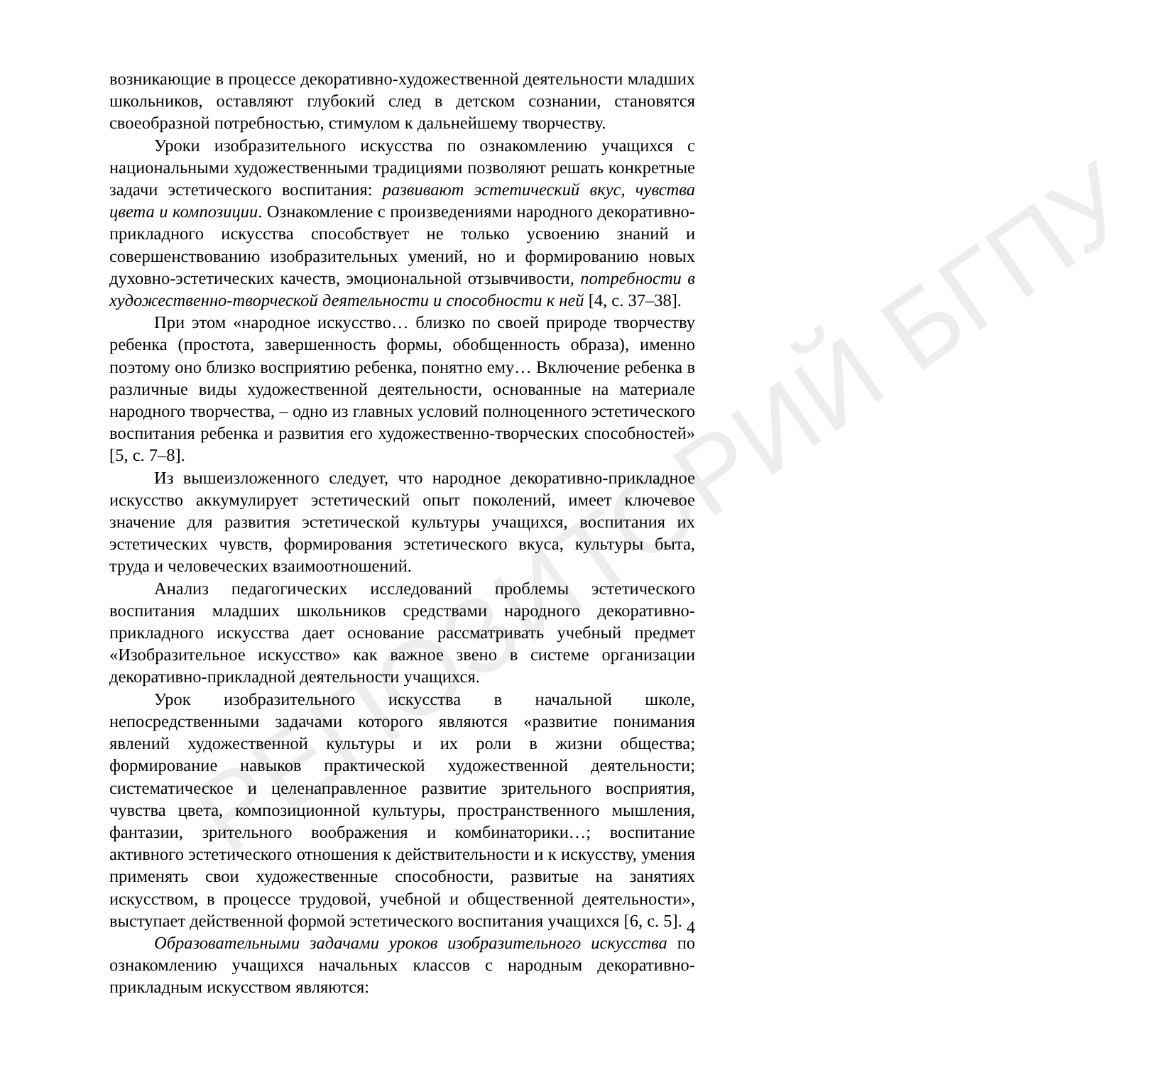РЕПОЗИТОРИЙ БГПУ
возникающие в процессе декоративно-художественной деятельности младших школьников, оставляют глубокий след в детском сознании, становятся своеобразной потребностью, стимулом к дальнейшему творчеству.
Уроки изобразительного искусства по ознакомлению учащихся с национальными художественными традициями позволяют решать конкретные задачи эстетического воспитания: развивают эстетический вкус, чувства цвета и композиции. Ознакомление с произведениями народного декоративно-прикладного искусства способствует не только усвоению знаний и совершенствованию изобразительных умений, но и формированию новых духовно-эстетических качеств, эмоциональной отзывчивости, потребности в художественно-творческой деятельности и способности к ней [4, с. 37–38].
При этом «народное искусство… близко по своей природе творчеству ребенка (простота, завершенность формы, обобщенность образа), именно поэтому оно близко восприятию ребенка, понятно ему… Включение ребенка в различные виды художественной деятельности, основанные на материале народного творчества, – одно из главных условий полноценного эстетического воспитания ребенка и развития его художественно-творческих способностей» [5, с. 7–8].
Из вышеизложенного следует, что народное декоративно-прикладное искусство аккумулирует эстетический опыт поколений, имеет ключевое значение для развития эстетической культуры учащихся, воспитания их эстетических чувств, формирования эстетического вкуса, культуры быта, труда и человеческих взаимоотношений.
Анализ педагогических исследований проблемы эстетического воспитания младших школьников средствами народного декоративно-прикладного искусства дает основание рассматривать учебный предмет «Изобразительное искусство» как важное звено в системе организации декоративно-прикладной деятельности учащихся.
Урок изобразительного искусства в начальной школе, непосредственными задачами которого являются «развитие понимания явлений художественной культуры и их роли в жизни общества; формирование навыков практической художественной деятельности; систематическое и целенаправленное развитие зрительного восприятия, чувства цвета, композиционной культуры, пространственного мышления, фантазии, зрительного воображения и комбинаторики…; воспитание активного эстетического отношения к действительности и к искусству, умения применять свои художественные способности, развитые на занятиях искусством, в процессе трудовой, учебной и общественной деятельности», выступает действенной формой эстетического воспитания учащихся [6, с. 5].
Образовательными задачами уроков изобразительного искусства по ознакомлению учащихся начальных классов с народным декоративно-прикладным искусством являются:
4